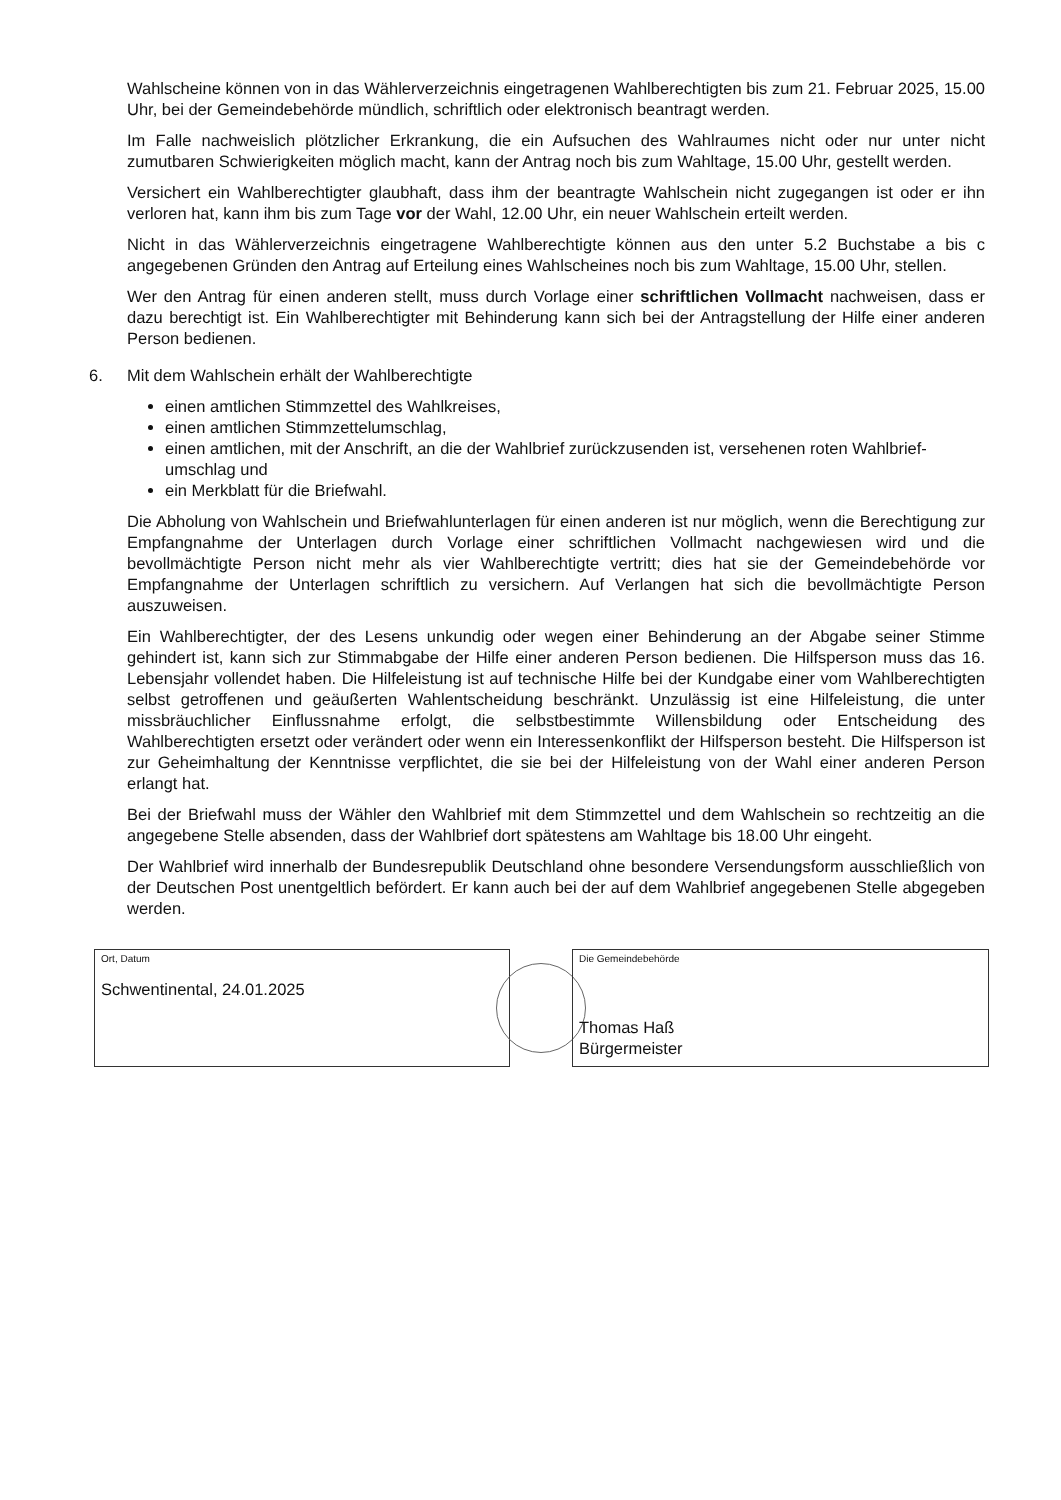Wahlscheine können von in das Wählerverzeichnis eingetragenen Wahlberechtigten bis zum 21. Februar 2025, 15.00 Uhr, bei der Gemeindebehörde mündlich, schriftlich oder elektronisch beantragt werden.
Im Falle nachweislich plötzlicher Erkrankung, die ein Aufsuchen des Wahlraumes nicht oder nur unter nicht zumutbaren Schwierigkeiten möglich macht, kann der Antrag noch bis zum Wahltage, 15.00 Uhr, gestellt werden.
Versichert ein Wahlberechtigter glaubhaft, dass ihm der beantragte Wahlschein nicht zugegangen ist oder er ihn verloren hat, kann ihm bis zum Tage vor der Wahl, 12.00 Uhr, ein neuer Wahlschein erteilt werden.
Nicht in das Wählerverzeichnis eingetragene Wahlberechtigte können aus den unter 5.2 Buchstabe a bis c angegebenen Gründen den Antrag auf Erteilung eines Wahlscheines noch bis zum Wahltage, 15.00 Uhr, stellen.
Wer den Antrag für einen anderen stellt, muss durch Vorlage einer schriftlichen Vollmacht nachweisen, dass er dazu berechtigt ist. Ein Wahlberechtigter mit Behinderung kann sich bei der Antragstellung der Hilfe einer anderen Person bedienen.
6. Mit dem Wahlschein erhält der Wahlberechtigte
einen amtlichen Stimmzettel des Wahlkreises,
einen amtlichen Stimmzettelumschlag,
einen amtlichen, mit der Anschrift, an die der Wahlbrief zurückzusenden ist, versehenen roten Wahlbrief­umschlag und
ein Merkblatt für die Briefwahl.
Die Abholung von Wahlschein und Briefwahlunterlagen für einen anderen ist nur möglich, wenn die Berechtigung zur Empfangnahme der Unterlagen durch Vorlage einer schriftlichen Vollmacht nachgewiesen wird und die bevollmächtigte Person nicht mehr als vier Wahlberechtigte vertritt; dies hat sie der Gemeindebehörde vor Empfangnahme der Unterlagen schriftlich zu versichern. Auf Verlangen hat sich die bevollmächtigte Person auszuweisen.
Ein Wahlberechtigter, der des Lesens unkundig oder wegen einer Behinderung an der Abgabe seiner Stimme gehindert ist, kann sich zur Stimmabgabe der Hilfe einer anderen Person bedienen. Die Hilfsperson muss das 16. Lebensjahr vollendet haben. Die Hilfeleistung ist auf technische Hilfe bei der Kundgabe einer vom Wahlberechtigten selbst getroffenen und geäußerten Wahlentscheidung beschränkt. Unzulässig ist eine Hilfeleistung, die unter missbräuchlicher Einflussnahme erfolgt, die selbstbestimmte Willensbildung oder Entscheidung des Wahlberechtigten ersetzt oder verändert oder wenn ein Interessenkonflikt der Hilfsperson besteht. Die Hilfsperson ist zur Geheimhaltung der Kenntnisse verpflichtet, die sie bei der Hilfeleistung von der Wahl einer anderen Person erlangt hat.
Bei der Briefwahl muss der Wähler den Wahlbrief mit dem Stimmzettel und dem Wahlschein so rechtzeitig an die angegebene Stelle absenden, dass der Wahlbrief dort spätestens am Wahltage bis 18.00 Uhr eingeht.
Der Wahlbrief wird innerhalb der Bundesrepublik Deutschland ohne besondere Versendungsform ausschließlich von der Deutschen Post unentgeltlich befördert. Er kann auch bei der auf dem Wahlbrief angegebenen Stelle abgegeben werden.
Ort, Datum
Schwentinental, 24.01.2025
Die Gemeindebehörde
Thomas Haß
Bürgermeister